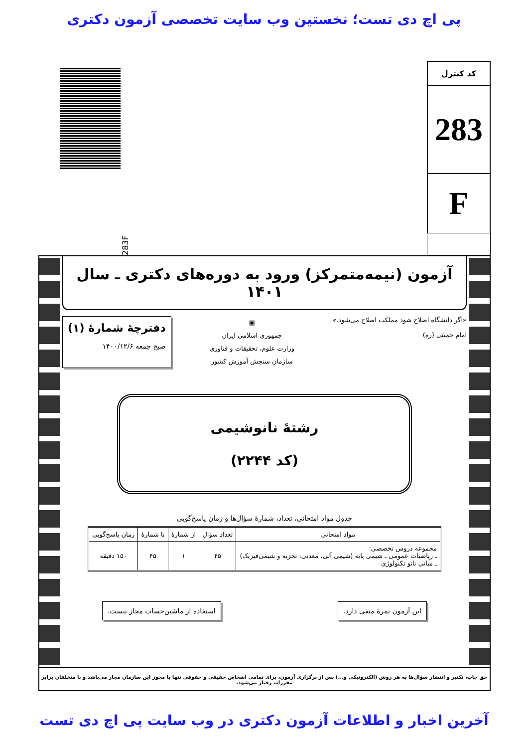پی اچ دی تست؛ نخستین وب سایت تخصصی آزمون دکتری
کد کنترل
283
F
283F
آزمون (نیمه‌متمرکز) ورود به دوره‌های دکتری ـ سال ۱۴۰۱
«اگر دانشگاه اصلاح شود مملکت اصلاح می‌شود.»
امام خمینی (ره)
▣
جمهوری اسلامی ایران
وزارت علوم، تحقیقات و فناوری
سازمان سنجش آموزش کشور
دفترچهٔ شمارهٔ (۱)
صبح جمعه ۱۴۰۰/۱۲/۶
رشتهٔ نانوشیمی
(کد ۲۲۴۴)
جدول مواد امتحانی، تعداد، شمارهٔ سؤال‌ها و زمان پاسخ‌گویی
| مواد امتحانی | تعداد سؤال | از شمارهٔ | تا شمارهٔ | زمان پاسخ‌گویی |
| --- | --- | --- | --- | --- |
| مجموعه دروس تخصصی: ـ ریاضیات عمومی ـ شیمی پایه (شیمی آلی، معدنی، تجزیه و شیمی‌فیزیک) ـ مبانی نانو تکنولوژی | ۴۵ | ۱ | ۴۵ | ۱۵۰ دقیقه |
این آزمون نمرهٔ منفی دارد. استفاده از ماشین‌حساب مجاز نیست.
حق چاپ، تکثیر و انتشار سؤال‌ها به هر روش (الکترونیکی و...) پس از برگزاری آزمون، برای تمامی اشخاص حقیقی و حقوقی تنها با مجوز این سازمان مجاز می‌باشد و با متخلفان برابر مقررات رفتار می‌شود.
آخرین اخبار و اطلاعات آزمون دکتری در وب سایت پی اچ دی تست